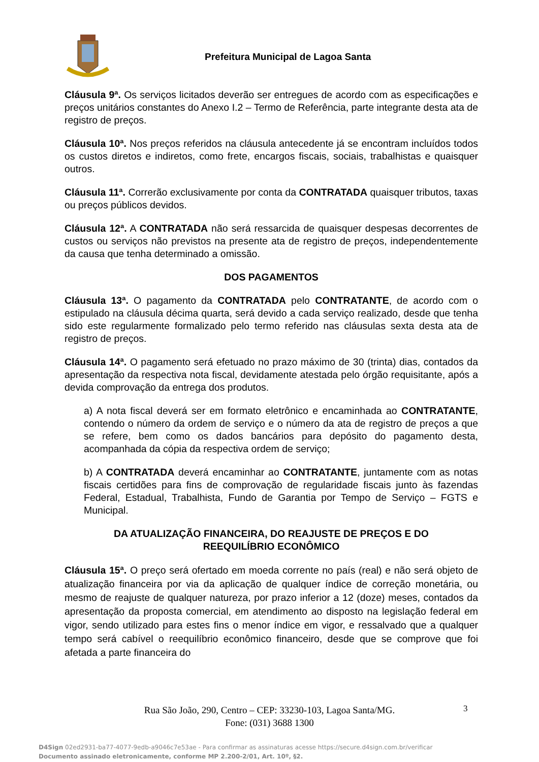Prefeitura Municipal de Lagoa Santa
Cláusula 9ª. Os serviços licitados deverão ser entregues de acordo com as especificações e preços unitários constantes do Anexo I.2 – Termo de Referência, parte integrante desta ata de registro de preços.
Cláusula 10ª. Nos preços referidos na cláusula antecedente já se encontram incluídos todos os custos diretos e indiretos, como frete, encargos fiscais, sociais, trabalhistas e quaisquer outros.
Cláusula 11ª. Correrão exclusivamente por conta da CONTRATADA quaisquer tributos, taxas ou preços públicos devidos.
Cláusula 12ª. A CONTRATADA não será ressarcida de quaisquer despesas decorrentes de custos ou serviços não previstos na presente ata de registro de preços, independentemente da causa que tenha determinado a omissão.
DOS PAGAMENTOS
Cláusula 13ª. O pagamento da CONTRATADA pelo CONTRATANTE, de acordo com o estipulado na cláusula décima quarta, será devido a cada serviço realizado, desde que tenha sido este regularmente formalizado pelo termo referido nas cláusulas sexta desta ata de registro de preços.
Cláusula 14ª. O pagamento será efetuado no prazo máximo de 30 (trinta) dias, contados da apresentação da respectiva nota fiscal, devidamente atestada pelo órgão requisitante, após a devida comprovação da entrega dos produtos.
a) A nota fiscal deverá ser em formato eletrônico e encaminhada ao CONTRATANTE, contendo o número da ordem de serviço e o número da ata de registro de preços a que se refere, bem como os dados bancários para depósito do pagamento desta, acompanhada da cópia da respectiva ordem de serviço;
b) A CONTRATADA deverá encaminhar ao CONTRATANTE, juntamente com as notas fiscais certidões para fins de comprovação de regularidade fiscais junto às fazendas Federal, Estadual, Trabalhista, Fundo de Garantia por Tempo de Serviço – FGTS e Municipal.
DA ATUALIZAÇÃO FINANCEIRA, DO REAJUSTE DE PREÇOS E DO
REEQUILÍBRIO ECONÔMICO
Cláusula 15ª. O preço será ofertado em moeda corrente no país (real) e não será objeto de atualização financeira por via da aplicação de qualquer índice de correção monetária, ou mesmo de reajuste de qualquer natureza, por prazo inferior a 12 (doze) meses, contados da apresentação da proposta comercial, em atendimento ao disposto na legislação federal em vigor, sendo utilizado para estes fins o menor índice em vigor, e ressalvado que a qualquer tempo será cabível o reequilíbrio econômico financeiro, desde que se comprove que foi afetada a parte financeira do
Rua São João, 290, Centro – CEP: 33230-103, Lagoa Santa/MG.
Fone: (031) 3688 1300
3
D4Sign 02ed2931-ba77-4077-9edb-a9046c7e53ae - Para confirmar as assinaturas acesse https://secure.d4sign.com.br/verificar
Documento assinado eletronicamente, conforme MP 2.200-2/01, Art. 10º, §2.